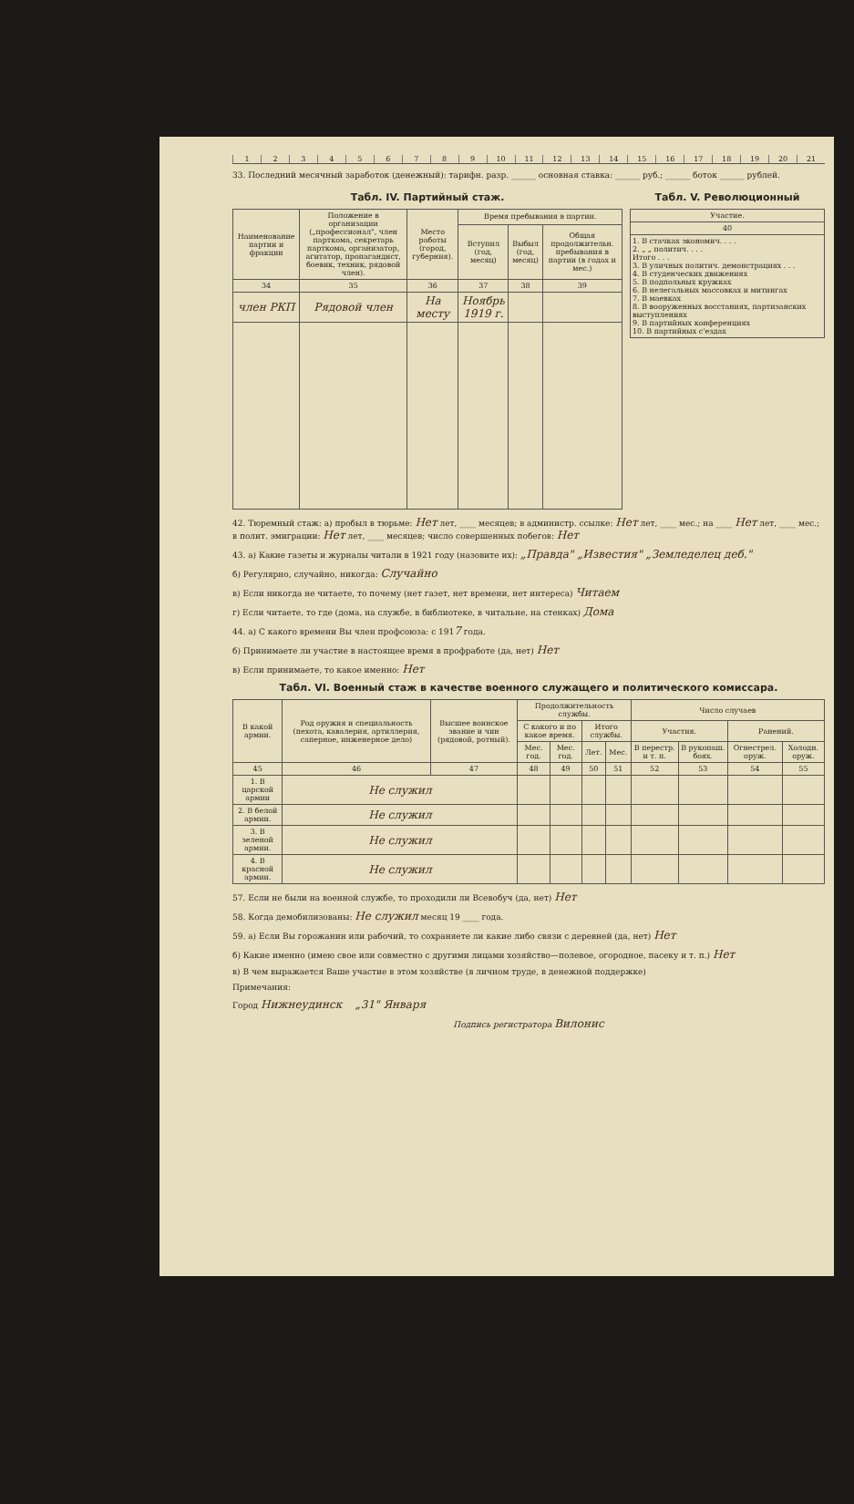123456789 10 11 12 13 14 15 16 17 18 19 20 21
33. Последний месячный заработок (денежный): тарифн. разр. ______ основная ставка: ______ руб.; ______ боток ______ рублей.
Табл. IV. Партийный стаж.
| Наименование партии и фракции | Положение в организации („профессионал", член парткома, секретарь парткома, организатор, агитатор, пропагандист, боевик, техник, рядовой член). | Место работы (город, губерния). | Время пребывания в партии. | | |
| --- | --- | --- | --- | --- | --- |
| | | | Вступил (год, месяц) | Выбыл (год, месяц) | Общая продолжительн. пребывания в партии (в годах и мес.) |
| 34 | 35 | 36 | 37 | 38 | 39 |
| член РКП | Рядовой член | На месту | Ноябрь 1919 г. | | |
Табл. V. Революционный
| Участие. |
| --- |
| 40 |
| 1. В стачках экономич. . . . 2. „ „ политич. . . . Итого . . . 3. В уличных политич. демонстрациях . . . 4. В студенческих движениях 5. В подпольных кружках 6. В нелегальных массовках и митингах 7. В маевках 8. В вооруженных восстаниях, партизанских выступлениях 9. В партийных конференциях 10. В партийных с'ездах |
42. Тюремный стаж: а) пробыл в тюрьме: Нет лет, ____ месяцев; в администр. ссылке: Нет лет, ____ мес.; на ____ Нет лет, ____ мес.; в полит. эмиграции: Нет лет, ____ месяцев; число совершенных побегов: Нет
43. а) Какие газеты и журналы читали в 1921 году (назовите их): „Правда" „Известия" „Земледелец деб."
б) Регулярно, случайно, никогда: Случайно
в) Если никогда не читаете, то почему (нет газет, нет времени, нет интереса) Читаем
г) Если читаете, то где (дома, на службе, в библиотеке, в читальне, на стенках) Дома
44. а) С какого времени Вы член профсоюза: с 1917 года.
б) Принимаете ли участие в настоящее время в профработе (да, нет) Нет
в) Если принимаете, то какое именно: Нет
Табл. VI. Военный стаж в качестве военного служащего и политического комиссара.
| В какой армии. | Род оружия и специальность (пехота, кавалерия, артиллерия, саперное, инженерное дело) | Высшее воинское звание и чин (рядовой, ротный). | Продолжительность службы. | | | | Число случаев | | | |
| --- | --- | --- | --- | --- | --- | --- | --- | --- | --- | --- |
| | | | С какого и по какое время. | | Итого службы. | | Участия. | | Ранений. | |
| | | | Мес. год. | Мес. год. | Лет. | Мес. | В перестр. и т. п. | В рукопаш. боях. | Огнестрел. оруж. | Холодн. оруж. |
| 45 | 46 | 47 | 48 | 49 | 50 | 51 | 52 | 53 | 54 | 55 |
| 1. В царской армии | Не служил | | | | | | | | | |
| 2. В белой армии. | Не служил | | | | | | | | | |
| 3. В зеленой армии. | Не служил | | | | | | | | | |
| 4. В красной армии. | Не служил | | | | | | | | | |
57. Если не были на военной службе, то проходили ли Всевобуч (да, нет) Нет
58. Когда демобилизованы: Не служил месяц 19 ____ года.
59. а) Если Вы горожанин или рабочий, то сохраняете ли какие либо связи с деревней (да, нет) Нет
б) Какие именно (имею свое или совместно с другими лицами хозяйство—полевое, огородное, пасеку и т. п.) Нет
в) В чем выражается Ваше участие в этом хозяйстве (в личном труде, в денежной поддержке)
Примечания:
Город Нижнеудинск „31" Января
Подпись регистратора Вилонис